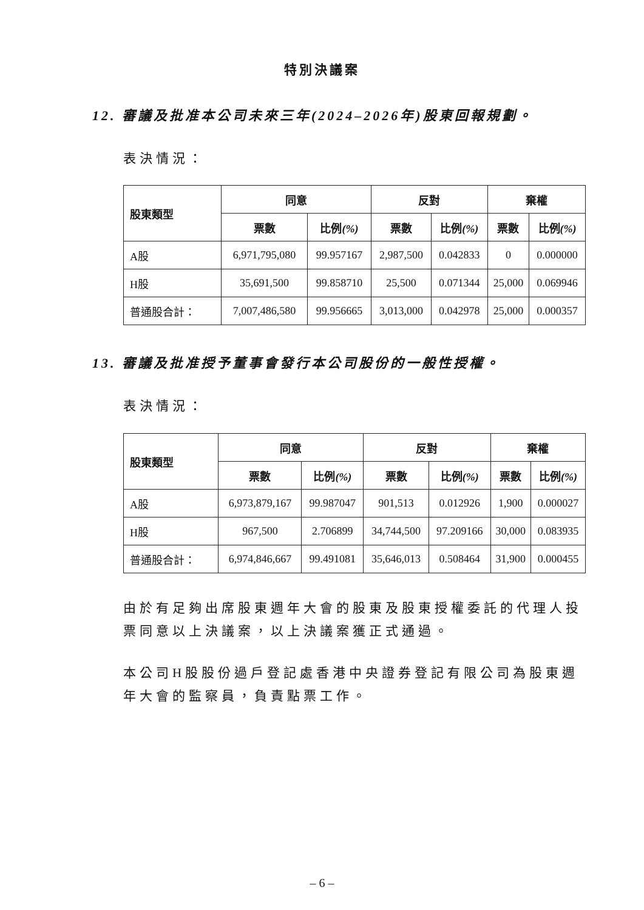特別決議案
12. 審議及批准本公司未來三年(2024–2026年)股東回報規劃。
表決情況：
| 股東類型 | 同意 | | 反對 | | 棄權 | |
| --- | --- | --- | --- | --- | --- | --- |
| | 票數 | 比例 (%) | 票數 | 比例 (%) | 票數 | 比例 (%) |
| A股 | 6,971,795,080 | 99.957167 | 2,987,500 | 0.042833 | 0 | 0.000000 |
| H股 | 35,691,500 | 99.858710 | 25,500 | 0.071344 | 25,000 | 0.069946 |
| 普通股合計： | 7,007,486,580 | 99.956665 | 3,013,000 | 0.042978 | 25,000 | 0.000357 |
13. 審議及批准授予董事會發行本公司股份的一般性授權。
表決情況：
| 股東類型 | 同意 | | 反對 | | 棄權 | |
| --- | --- | --- | --- | --- | --- | --- |
| | 票數 | 比例 (%) | 票數 | 比例 (%) | 票數 | 比例 (%) |
| A股 | 6,973,879,167 | 99.987047 | 901,513 | 0.012926 | 1,900 | 0.000027 |
| H股 | 967,500 | 2.706899 | 34,744,500 | 97.209166 | 30,000 | 0.083935 |
| 普通股合計： | 6,974,846,667 | 99.491081 | 35,646,013 | 0.508464 | 31,900 | 0.000455 |
由於有足夠出席股東週年大會的股東及股東授權委託的代理人投票同意以上決議案，以上決議案獲正式通過。
本公司H股股份過戶登記處香港中央證券登記有限公司為股東週年大會的監察員，負責點票工作。
– 6 –